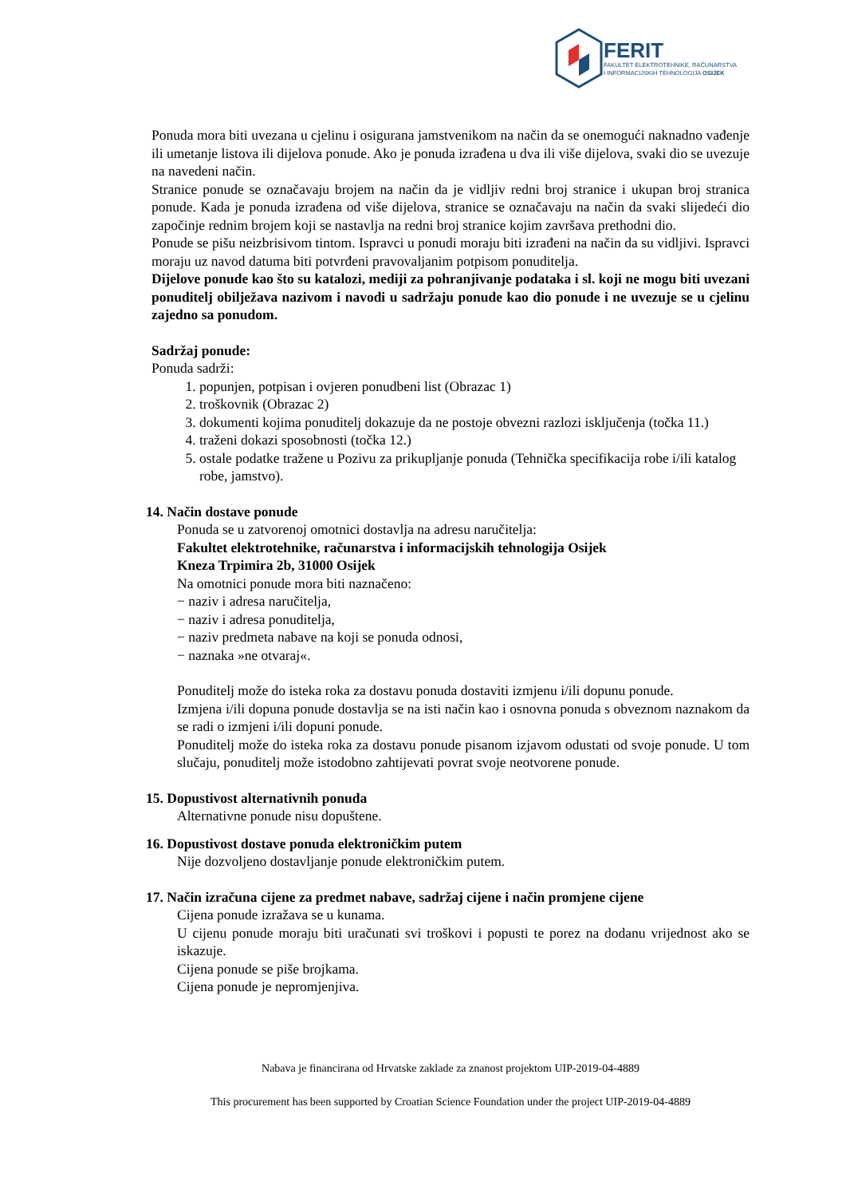FERIT
FAKULTET ELEKTROTEHNIKE, RAČUNARSTVA
I INFORMACIJSKIH TEHNOLOGIJA OSIJEK
Ponuda mora biti uvezana u cjelinu i osigurana jamstvenikom na način da se onemogući naknadno vađenje ili umetanje listova ili dijelova ponude. Ako je ponuda izrađena u dva ili više dijelova, svaki dio se uvezuje na navedeni način.
Stranice ponude se označavaju brojem na način da je vidljiv redni broj stranice i ukupan broj stranica ponude. Kada je ponuda izrađena od više dijelova, stranice se označavaju na način da svaki slijedeći dio započinje rednim brojem koji se nastavlja na redni broj stranice kojim završava prethodni dio.
Ponude se pišu neizbrisivom tintom. Ispravci u ponudi moraju biti izrađeni na način da su vidljivi. Ispravci moraju uz navod datuma biti potvrđeni pravovaljanim potpisom ponuditelja.
Dijelove ponude kao što su katalozi, mediji za pohranjivanje podataka i sl. koji ne mogu biti uvezani ponuditelj obilježava nazivom i navodi u sadržaju ponude kao dio ponude i ne uvezuje se u cjelinu zajedno sa ponudom.
Sadržaj ponude:
Ponuda sadrži:
1. popunjen, potpisan i ovjeren ponudbeni list (Obrazac 1)
2. troškovnik (Obrazac 2)
3. dokumenti kojima ponuditelj dokazuje da ne postoje obvezni razlozi isključenja (točka 11.)
4. traženi dokazi sposobnosti (točka 12.)
5. ostale podatke tražene u Pozivu za prikupljanje ponuda (Tehnička specifikacija robe i/ili katalog robe, jamstvo).
14. Način dostave ponude
Ponuda se u zatvorenoj omotnici dostavlja na adresu naručitelja:
Fakultet elektrotehnike, računarstva i informacijskih tehnologija Osijek
Kneza Trpimira 2b, 31000 Osijek
Na omotnici ponude mora biti naznačeno:
− naziv i adresa naručitelja,
− naziv i adresa ponuditelja,
− naziv predmeta nabave na koji se ponuda odnosi,
− naznaka »ne otvaraj«.
Ponuditelj može do isteka roka za dostavu ponuda dostaviti izmjenu i/ili dopunu ponude.
Izmjena i/ili dopuna ponude dostavlja se na isti način kao i osnovna ponuda s obveznom naznakom da se radi o izmjeni i/ili dopuni ponude.
Ponuditelj može do isteka roka za dostavu ponude pisanom izjavom odustati od svoje ponude. U tom slučaju, ponuditelj može istodobno zahtijevati povrat svoje neotvorene ponude.
15. Dopustivost alternativnih ponuda
Alternativne ponude nisu dopuštene.
16. Dopustivost dostave ponuda elektroničkim putem
Nije dozvoljeno dostavljanje ponude elektroničkim putem.
17. Način izračuna cijene za predmet nabave, sadržaj cijene i način promjene cijene
Cijena ponude izražava se u kunama.
U cijenu ponude moraju biti uračunati svi troškovi i popusti te porez na dodanu vrijednost ako se iskazuje.
Cijena ponude se piše brojkama.
Cijena ponude je nepromjenjiva.
Nabava je financirana od Hrvatske zaklade za znanost projektom UIP-2019-04-4889
This procurement has been supported by Croatian Science Foundation under the project UIP-2019-04-4889